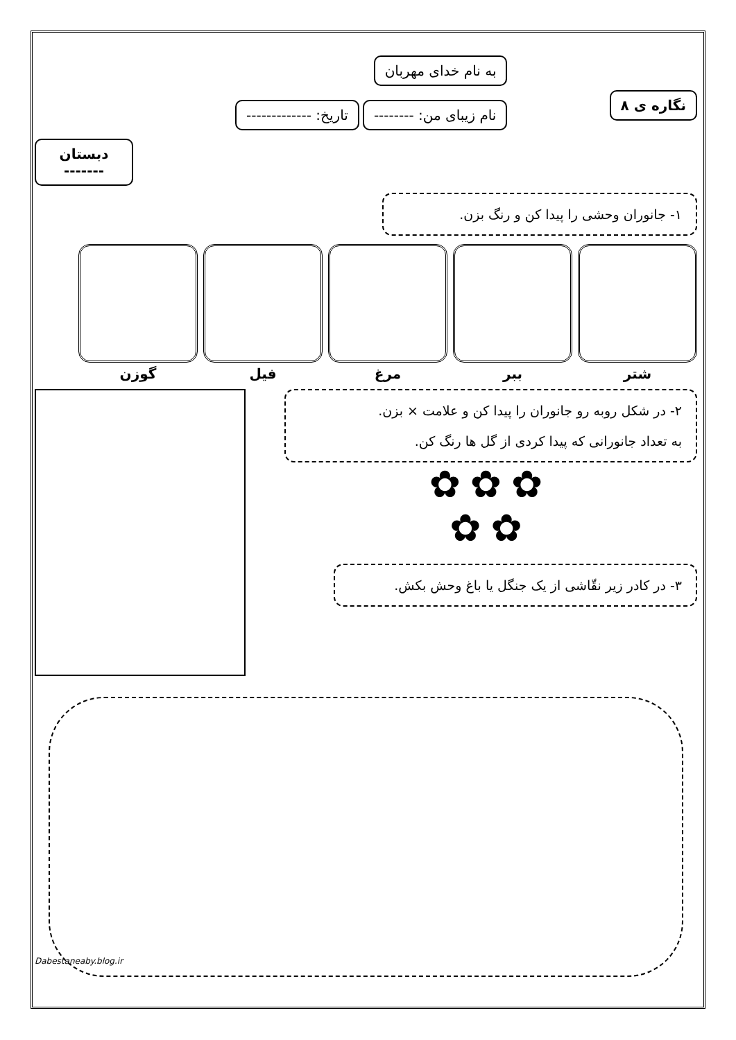نگاره ی ۸
به نام خدای مهربان
نام زیبای من: -------- تاریخ: -------------
دبستان
-------
۱- جانوران وحشی را پیدا کن و رنگ بزن.
شتر ببر مرغ فیل گوزن
۲- در شکل روبه رو جانوران را پیدا کن و علامت × بزن.
به تعداد جانورانی که پیدا کردی از گل ها رنگ کن.
✿✿✿
✿✿
۳- در کادر زیر نقّاشی از یک جنگل یا باغ وحش بکش.
Dabestaneaby.blog.ir